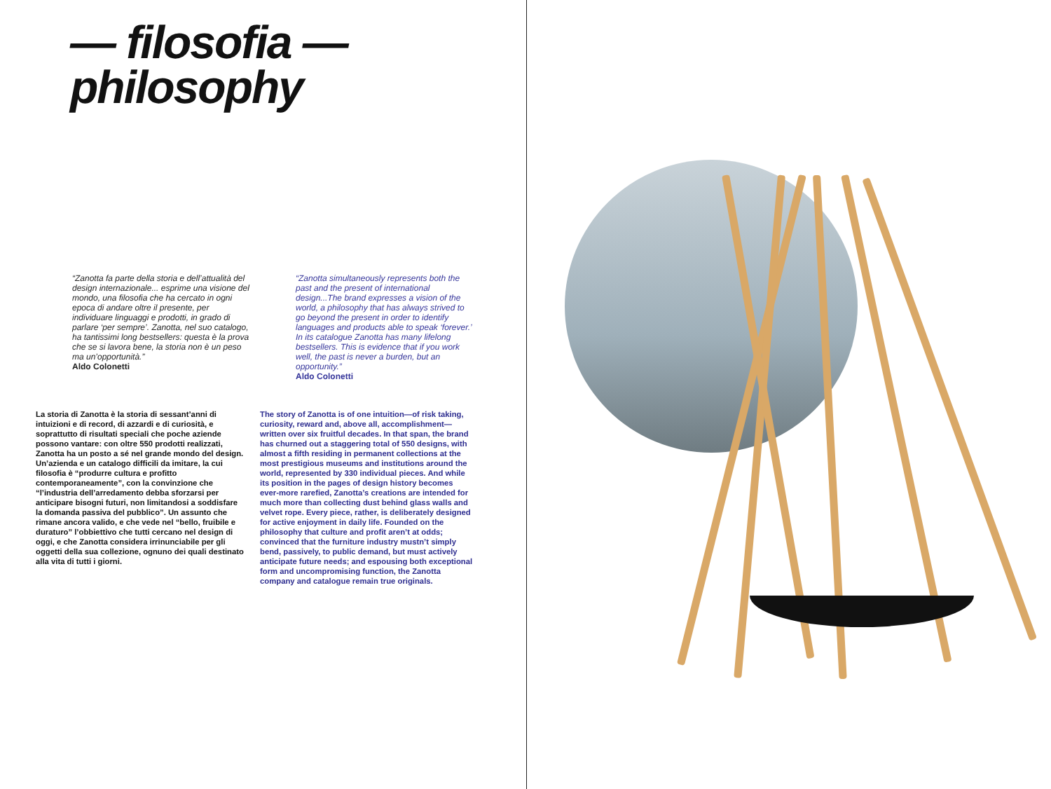— filosofia —
philosophy
“Zanotta fa parte della storia e dell’attualità del design internazionale... esprime una visione del mondo, una filosofia che ha cercato in ogni epoca di andare oltre il presente, per individuare linguaggi e prodotti, in grado di parlare ‘per sempre’. Zanotta, nel suo catalogo, ha tantissimi long bestsellers: questa è la prova che se si lavora bene, la storia non è un peso ma un’opportunità.”
Aldo Colonetti
“Zanotta simultaneously represents both the past and the present of international design...The brand expresses a vision of the world, a philosophy that has always strived to go beyond the present in order to identify languages and products able to speak ‘forever.’ In its catalogue Zanotta has many lifelong bestsellers. This is evidence that if you work well, the past is never a burden, but an opportunity.”
Aldo Colonetti
La storia di Zanotta è la storia di sessant’anni di intuizioni e di record, di azzardi e di curiosità, e soprattutto di risultati speciali che poche aziende possono vantare: con oltre 550 prodotti realizzati, Zanotta ha un posto a sé nel grande mondo del design.
Un’azienda e un catalogo difficili da imitare, la cui filosofia è “produrre cultura e profitto contemporaneamente”, con la convinzione che “l’industria dell’arredamento debba sforzarsi per anticipare bisogni futuri, non limitandosi a soddisfare la domanda passiva del pubblico”. Un assunto che rimane ancora valido, e che vede nel “bello, fruibile e duraturo” l’obbiettivo che tutti cercano nel design di oggi, e che Zanotta considera irrinunciabile per gli oggetti della sua collezione, ognuno dei quali destinato alla vita di tutti i giorni.
The story of Zanotta is of one intuition—of risk taking, curiosity, reward and, above all, accomplishment—written over six fruitful decades. In that span, the brand has churned out a staggering total of 550 designs, with almost a fifth residing in permanent collections at the most prestigious museums and institutions around the world, represented by 330 individual pieces. And while its position in the pages of design history becomes ever-more rarefied, Zanotta’s creations are intended for much more than collecting dust behind glass walls and velvet rope. Every piece, rather, is deliberately designed for active enjoyment in daily life. Founded on the philosophy that culture and profit aren’t at odds; convinced that the furniture industry mustn’t simply bend, passively, to public demand, but must actively anticipate future needs; and espousing both exceptional form and uncompromising function, the Zanotta company and catalogue remain true originals.